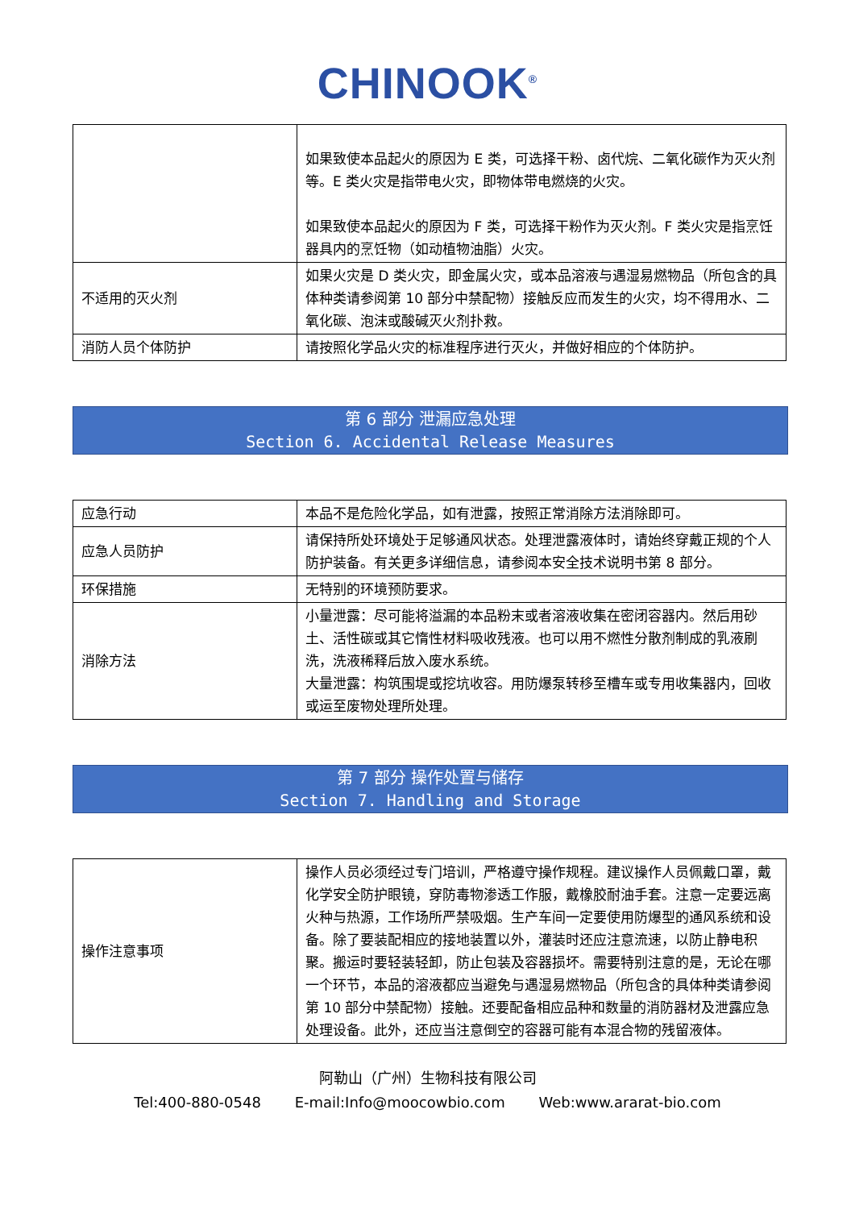CHINOOK<sup>®</sup>
| | 如果致使本品起火的原因为 E 类，可选择干粉、卤代烷、二氧化碳作为灭火剂等。E 类火灾是指带电火灾，即物体带电燃烧的火灾。 如果致使本品起火的原因为 F 类，可选择干粉作为灭火剂。F 类火灾是指烹饪器具内的烹饪物（如动植物油脂）火灾。 |
| 不适用的灭火剂 | 如果火灾是 D 类火灾，即金属火灾，或本品溶液与遇湿易燃物品（所包含的具体种类请参阅第 10 部分中禁配物）接触反应而发生的火灾，均不得用水、二氧化碳、泡沫或酸碱灭火剂扑救。 |
| 消防人员个体防护 | 请按照化学品火灾的标准程序进行灭火，并做好相应的个体防护。 |
第 6 部分 泄漏应急处理
Section 6. Accidental Release Measures
| 应急行动 | 本品不是危险化学品，如有泄露，按照正常消除方法消除即可。 |
| 应急人员防护 | 请保持所处环境处于足够通风状态。处理泄露液体时，请始终穿戴正规的个人防护装备。有关更多详细信息，请参阅本安全技术说明书第 8 部分。 |
| 环保措施 | 无特别的环境预防要求。 |
| 消除方法 | 小量泄露：尽可能将溢漏的本品粉末或者溶液收集在密闭容器内。然后用砂土、活性碳或其它惰性材料吸收残液。也可以用不燃性分散剂制成的乳液刷洗，洗液稀释后放入废水系统。 大量泄露：构筑围堤或挖坑收容。用防爆泵转移至槽车或专用收集器内，回收或运至废物处理所处理。 |
第 7 部分 操作处置与储存
Section 7. Handling and Storage
| 操作注意事项 | 操作人员必须经过专门培训，严格遵守操作规程。建议操作人员佩戴口罩，戴化学安全防护眼镜，穿防毒物渗透工作服，戴橡胶耐油手套。注意一定要远离火种与热源，工作场所严禁吸烟。生产车间一定要使用防爆型的通风系统和设备。除了要装配相应的接地装置以外，灌装时还应注意流速，以防止静电积聚。搬运时要轻装轻卸，防止包装及容器损坏。需要特别注意的是，无论在哪一个环节，本品的溶液都应当避免与遇湿易燃物品（所包含的具体种类请参阅第 10 部分中禁配物）接触。还要配备相应品种和数量的消防器材及泄露应急处理设备。此外，还应当注意倒空的容器可能有本混合物的残留液体。 |
阿勒山（广州）生物科技有限公司
Tel:400-880-0548 E-mail:Info@moocowbio.com Web:www.ararat-bio.com